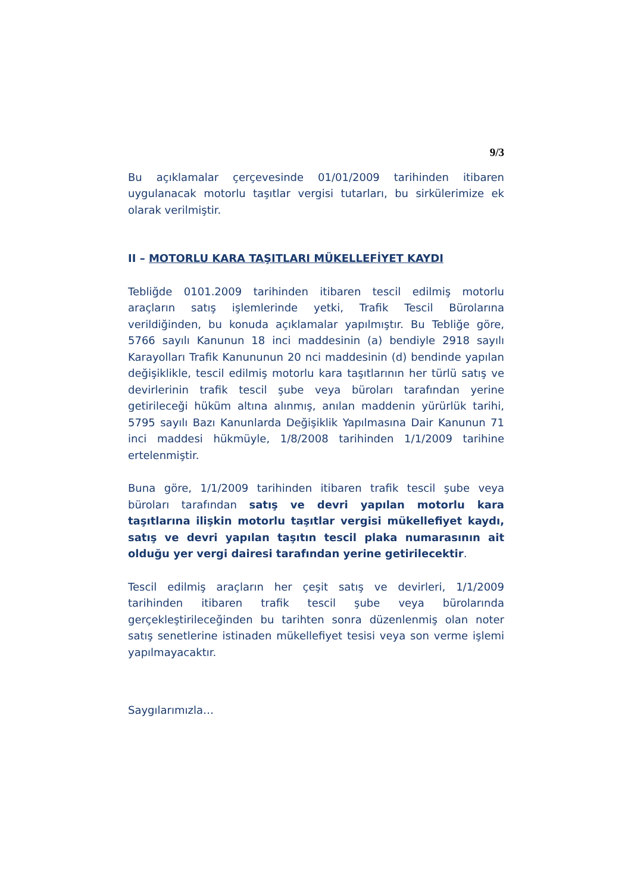9/3
Bu açıklamalar çerçevesinde 01/01/2009 tarihinden itibaren uygulanacak motorlu taşıtlar vergisi tutarları, bu sirkülerimize ek olarak verilmiştir.
II – MOTORLU KARA TAŞITLARI MÜKELLEFİYET KAYDI
Tebliğde 0101.2009 tarihinden itibaren tescil edilmiş motorlu araçların satış işlemlerinde yetki, Trafik Tescil Bürolarına verildiğinden, bu konuda açıklamalar yapılmıştır. Bu Tebliğe göre, 5766 sayılı Kanunun 18 inci maddesinin (a) bendiyle 2918 sayılı Karayolları Trafik Kanununun 20 nci maddesinin (d) bendinde yapılan değişiklikle, tescil edilmiş motorlu kara taşıtlarının her türlü satış ve devirlerinin trafik tescil şube veya büroları tarafından yerine getirileceği hüküm altına alınmış, anılan maddenin yürürlük tarihi, 5795 sayılı Bazı Kanunlarda Değişiklik Yapılmasına Dair Kanunun 71 inci maddesi hükmüyle, 1/8/2008 tarihinden 1/1/2009 tarihine ertelenmiştir.
Buna göre, 1/1/2009 tarihinden itibaren trafik tescil şube veya büroları tarafından satış ve devri yapılan motorlu kara taşıtlarına ilişkin motorlu taşıtlar vergisi mükellefiyet kaydı, satış ve devri yapılan taşıtın tescil plaka numarasının ait olduğu yer vergi dairesi tarafından yerine getirilecektir.
Tescil edilmiş araçların her çeşit satış ve devirleri, 1/1/2009 tarihinden itibaren trafik tescil şube veya bürolarında gerçekleştirileceğinden bu tarihten sonra düzenlenmiş olan noter satış senetlerine istinaden mükellefiyet tesisi veya son verme işlemi yapılmayacaktır.
Saygılarımızla…